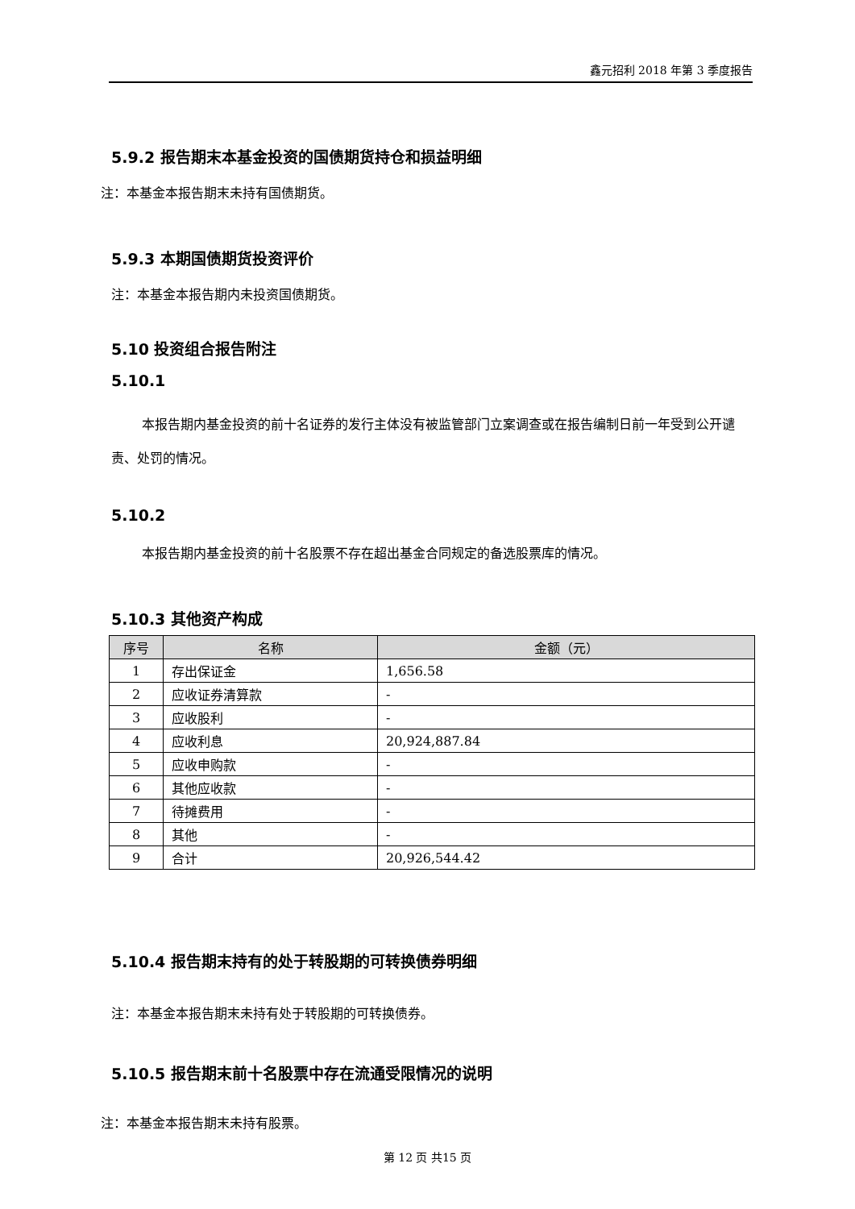鑫元招利 2018 年第 3 季度报告
5.9.2 报告期末本基金投资的国债期货持仓和损益明细
注：本基金本报告期末未持有国债期货。
5.9.3 本期国债期货投资评价
注：本基金本报告期内未投资国债期货。
5.10 投资组合报告附注
5.10.1
本报告期内基金投资的前十名证券的发行主体没有被监管部门立案调查或在报告编制日前一年受到公开谴责、处罚的情况。
5.10.2
本报告期内基金投资的前十名股票不存在超出基金合同规定的备选股票库的情况。
5.10.3 其他资产构成
| 序号 | 名称 | 金额（元） |
| --- | --- | --- |
| 1 | 存出保证金 | 1,656.58 |
| 2 | 应收证券清算款 | - |
| 3 | 应收股利 | - |
| 4 | 应收利息 | 20,924,887.84 |
| 5 | 应收申购款 | - |
| 6 | 其他应收款 | - |
| 7 | 待摊费用 | - |
| 8 | 其他 | - |
| 9 | 合计 | 20,926,544.42 |
5.10.4 报告期末持有的处于转股期的可转换债券明细
注：本基金本报告期末未持有处于转股期的可转换债券。
5.10.5 报告期末前十名股票中存在流通受限情况的说明
注：本基金本报告期末未持有股票。
第 12 页 共15 页